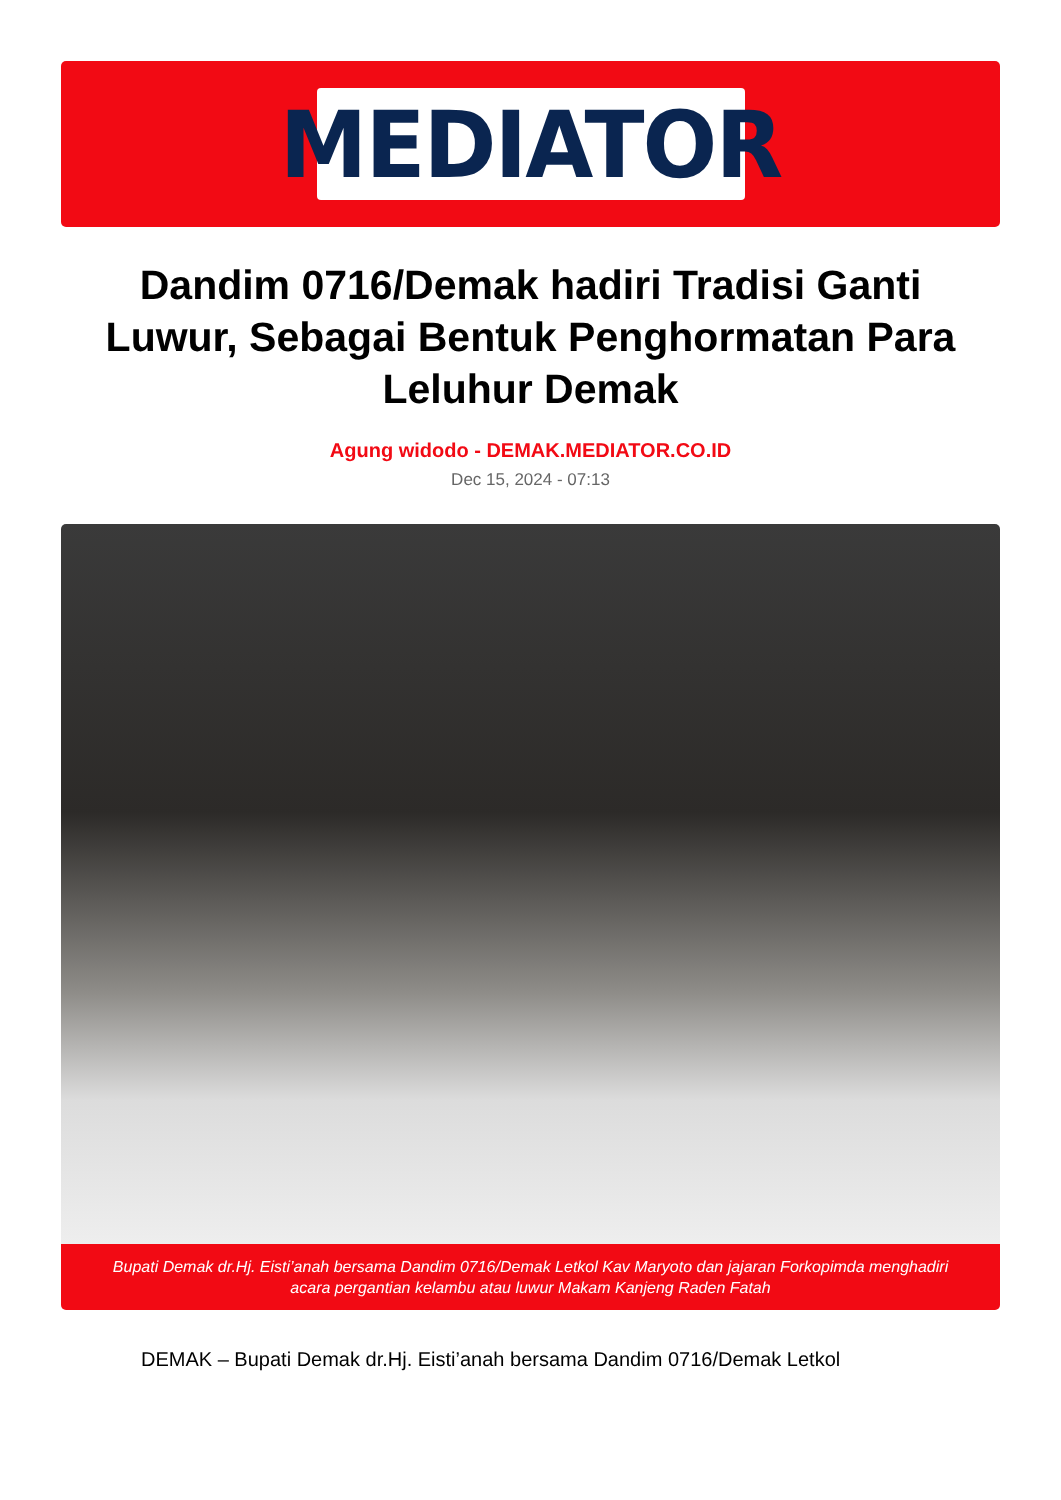MEDIATOR
Dandim 0716/Demak hadiri Tradisi Ganti Luwur, Sebagai Bentuk Penghormatan Para Leluhur Demak
Agung widodo - DEMAK.MEDIATOR.CO.ID
Dec 15, 2024 - 07:13
Bupati Demak dr.Hj. Eisti’anah bersama Dandim 0716/Demak Letkol Kav Maryoto dan jajaran Forkopimda menghadiri acara pergantian kelambu atau luwur Makam Kanjeng Raden Fatah
DEMAK – Bupati Demak dr.Hj. Eisti’anah bersama Dandim 0716/Demak Letkol